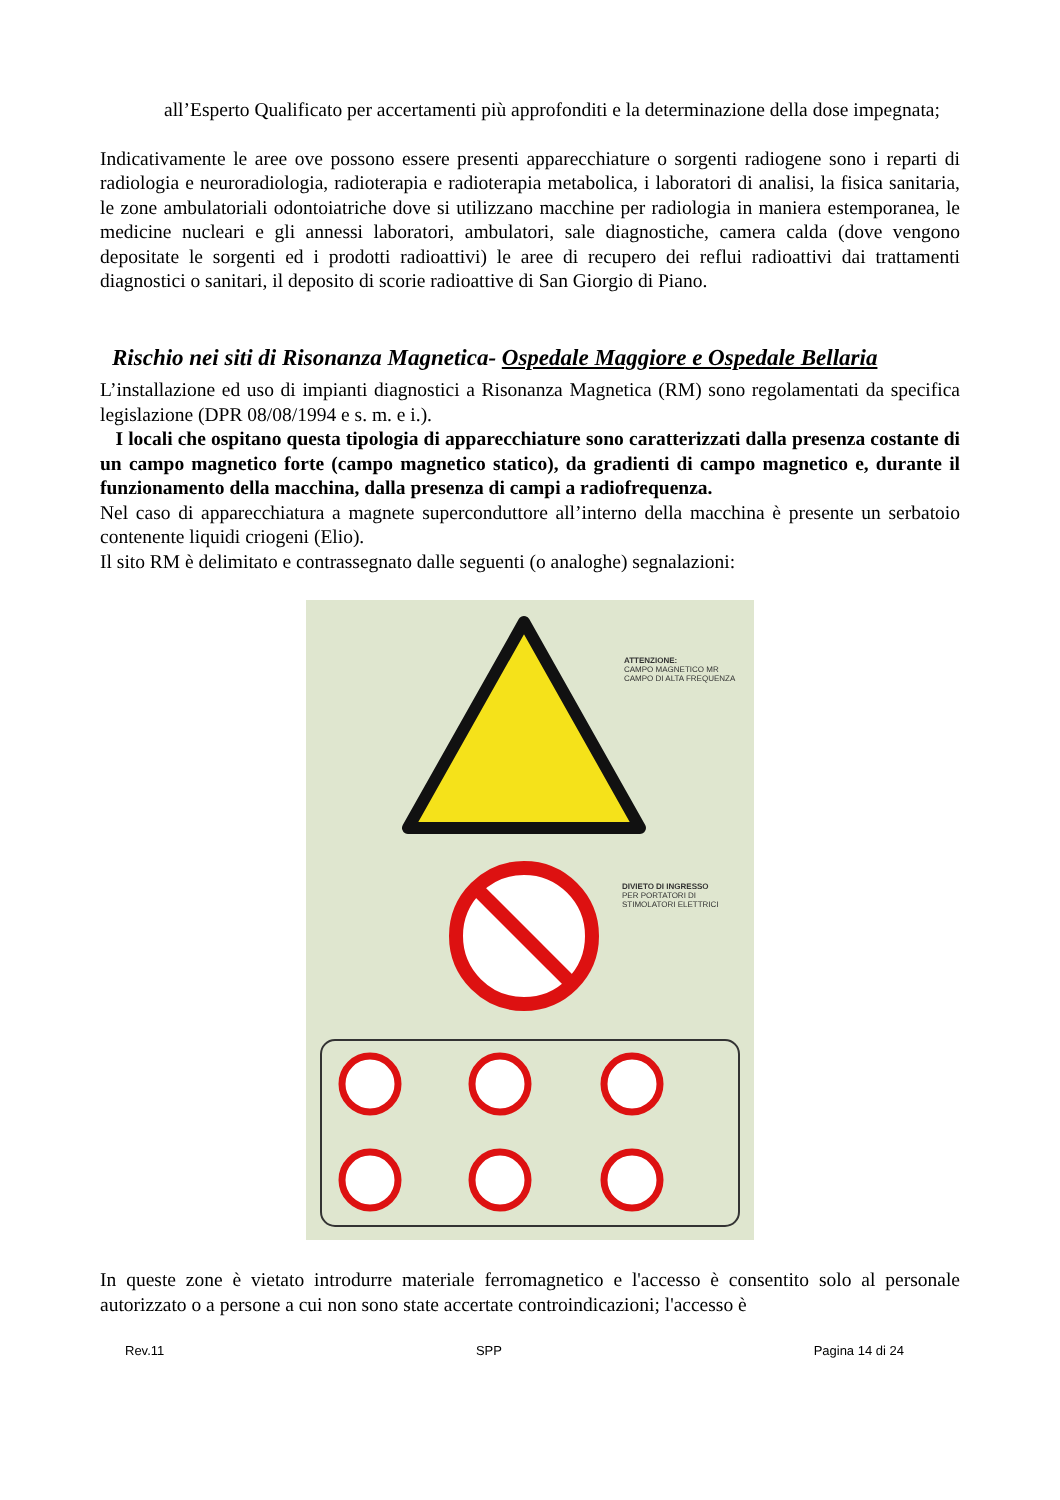all’Esperto Qualificato per accertamenti più approfonditi e la determinazione della dose impegnata;
Indicativamente le aree ove possono essere presenti apparecchiature o sorgenti radiogene sono i reparti di radiologia e neuroradiologia, radioterapia e radioterapia metabolica, i laboratori di analisi, la fisica sanitaria, le zone ambulatoriali odontoiatriche dove si utilizzano macchine per radiologia in maniera estemporanea, le medicine nucleari e gli annessi laboratori, ambulatori, sale diagnostiche, camera calda (dove vengono depositate le sorgenti ed i prodotti radioattivi) le aree di recupero dei reflui radioattivi dai trattamenti diagnostici o sanitari, il deposito di scorie radioattive di San Giorgio di Piano.
Rischio nei siti di Risonanza Magnetica- Ospedale Maggiore e Ospedale Bellaria
L’installazione ed uso di impianti diagnostici a Risonanza Magnetica (RM) sono regolamentati da specifica legislazione (DPR 08/08/1994 e s. m. e i.).
I locali che ospitano questa tipologia di apparecchiature sono caratterizzati dalla presenza costante di un campo magnetico forte (campo magnetico statico), da gradienti di campo magnetico e, durante il funzionamento della macchina, dalla presenza di campi a radiofrequenza.
Nel caso di apparecchiatura a magnete superconduttore all’interno della macchina è presente un serbatoio contenente liquidi criogeni (Elio).
Il sito RM è delimitato e contrassegnato dalle seguenti (o analoghe) segnalazioni:
ATTENZIONE:
CAMPO MAGNETICO MR
CAMPO DI ALTA FREQUENZA
DIVIETO DI INGRESSO
PER PORTATORI DI
STIMOLATORI ELETTRICI
In queste zone è vietato introdurre materiale ferromagnetico e l'accesso è consentito solo al personale autorizzato o a persone a cui non sono state accertate controindicazioni; l'accesso è
Rev.11 SPP Pagina 14 di 24